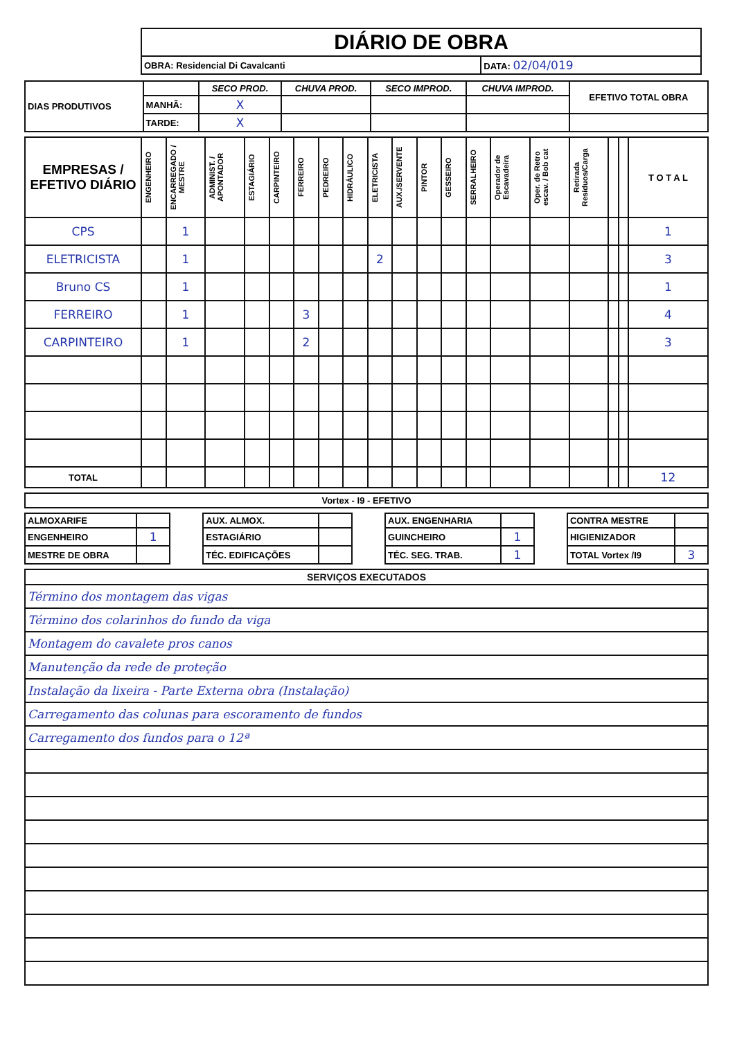| DIÁRIO DE OBRA | |
| OBRA: Residencial Di Cavalcanti | DATA: 02/04/019 |
| DIAS PRODUTIVOS | | SECO PROD. | CHUVA PROD. | SECO IMPROD. | CHUVA IMPROD. | EFETIVO TOTAL OBRA |
| | MANHÃ: | X | | | | |
| | TARDE: | X | | | | |
| EMPRESAS / EFETIVO DIÁRIO | ENGENHEIRO | ENCARREGADO / MESTRE | ADMINIST. / APONTADOR | ESTAGIÁRIO | CARPINTEIRO | FERREIRO | PEDREIRO | HIDRÁULICO | ELETRICISTA | AUX./SERVENTE | PINTOR | GESSEIRO | SERRALHEIRO | Operador de Escavadeira | Oper. de Retro escav. / Bob cat | Retirada Residuos/Carga | | | T O T A L |
| --- | --- | --- | --- | --- | --- | --- | --- | --- | --- | --- | --- | --- | --- | --- | --- | --- | --- | --- | --- |
| CPS | | 1 | | | | | | | | | | | | | | | | | 1 |
| ELETRICISTA | | 1 | | | | | | | 2 | | | | | | | | | | 3 |
| Bruno CS | | 1 | | | | | | | | | | | | | | | | | 1 |
| FERREIRO | | 1 | | | | 3 | | | | | | | | | | | | | 4 |
| CARPINTEIRO | | 1 | | | | 2 | | | | | | | | | | | | | 3 |
| TOTAL | | | | | | | | | | | | | | | | | | | 12 |
| Vortex - I9 - EFETIVO |
| --- |
| ALMOXARIFE | | | AUX. ALMOX. | | | AUX. ENGENHARIA | | | CONTRA MESTRE | |
| ENGENHEIRO | 1 | | ESTAGIÁRIO | | | GUINCHEIRO | 1 | | HIGIENIZADOR | |
| MESTRE DE OBRA | | | TÉC. EDIFICAÇÕES | | | TÉC. SEG. TRAB. | 1 | | TOTAL Vortex /I9 | 3 |
| SERVIÇOS EXECUTADOS |
| --- |
| Término dos montagem das vigas |
| Término dos colarinhos do fundo da viga |
| Montagem do cavalete pros canos |
| Manutenção da rede de proteção |
| Instalação da lixeira - Parte Externa obra (Instalação) |
| Carregamento das colunas para escoramento de fundos |
| Carregamento dos fundos para o 12ª |